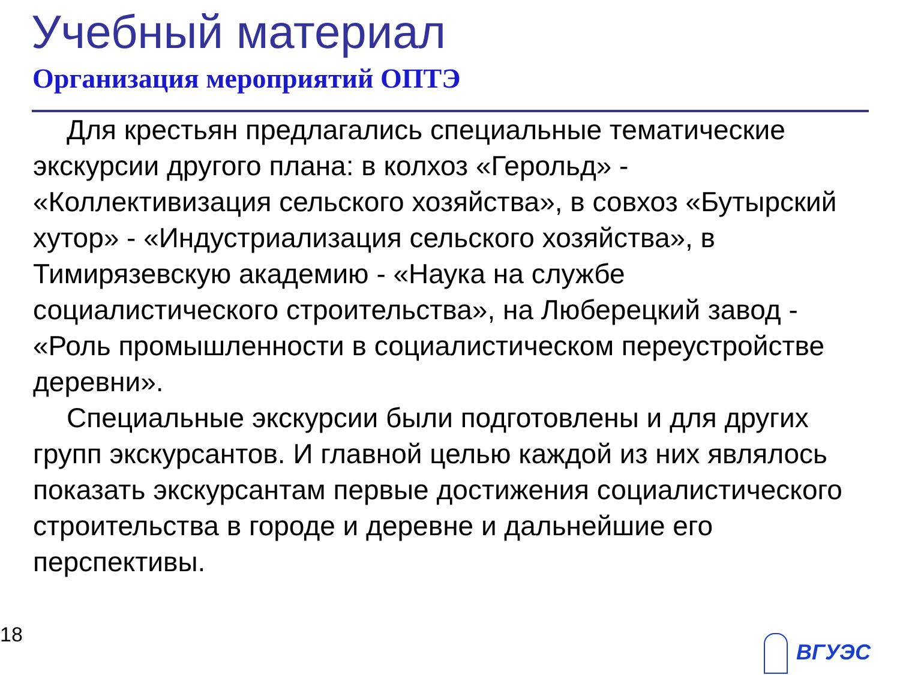Учебный материал
Организация мероприятий ОПТЭ
Для крестьян предлагались специальные тематические экскурсии другого плана: в колхоз «Герольд» - «Коллективизация сельского хозяйства», в совхоз «Бутырский хутор» - «Индустриализация сельского хозяйства», в Тимирязевскую академию - «Наука на службе социалистического строительства», на Люберецкий завод - «Роль промышленности в социалистическом переустройстве деревни».
Специальные экскурсии были подготовлены и для других групп экскурсантов. И главной целью каждой из них являлось показать экскурсантам первые достижения социалистического строительства в городе и деревне и дальнейшие его перспективы.
18 ВГУЭС